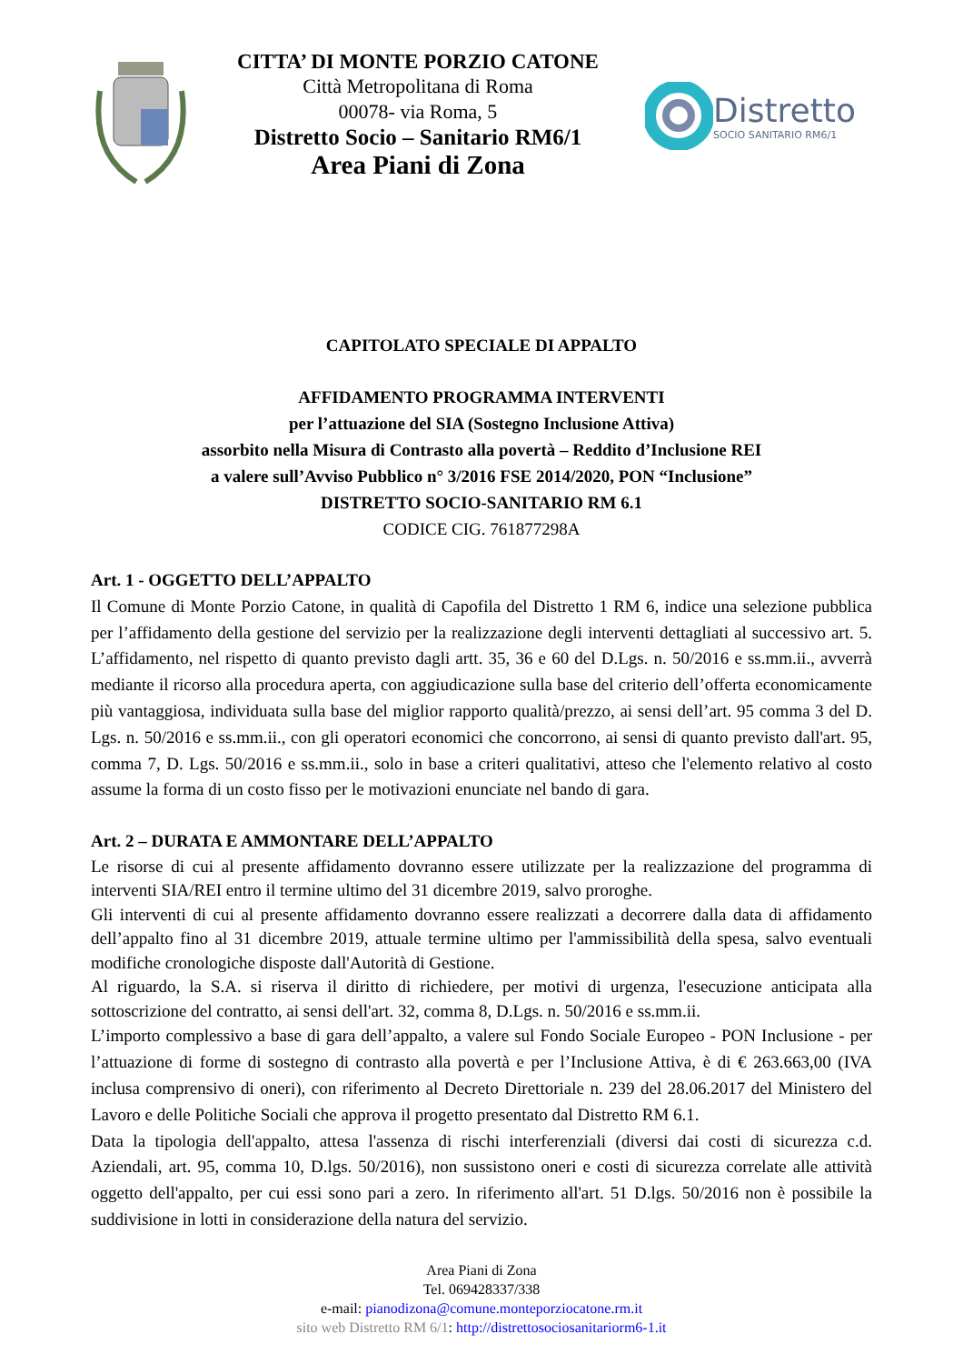CITTA’ DI MONTE PORZIO CATONE
Città Metropolitana di Roma
00078- via Roma, 5
Distretto Socio – Sanitario RM6/1
Area Piani di Zona
Distretto
SOCIO SANITARIO RM6/1
CAPITOLATO SPECIALE DI APPALTO
AFFIDAMENTO PROGRAMMA INTERVENTI
per l’attuazione del SIA (Sostegno Inclusione Attiva)
assorbito nella Misura di Contrasto alla povertà – Reddito d’Inclusione REI
a valere sull’Avviso Pubblico n° 3/2016 FSE 2014/2020, PON “Inclusione”
DISTRETTO SOCIO-SANITARIO RM 6.1
CODICE CIG. 761877298A
Art. 1 - OGGETTO DELL’APPALTO
Il Comune di Monte Porzio Catone, in qualità di Capofila del Distretto 1 RM 6, indice una selezione pubblica per l’affidamento della gestione del servizio per la realizzazione degli interventi dettagliati al successivo art. 5. L’affidamento, nel rispetto di quanto previsto dagli artt. 35, 36 e 60 del D.Lgs. n. 50/2016 e ss.mm.ii., avverrà mediante il ricorso alla procedura aperta, con aggiudicazione sulla base del criterio dell’offerta economicamente più vantaggiosa, individuata sulla base del miglior rapporto qualità/prezzo, ai sensi dell’art. 95 comma 3 del D. Lgs. n. 50/2016 e ss.mm.ii., con gli operatori economici che concorrono, ai sensi di quanto previsto dall'art. 95, comma 7, D. Lgs. 50/2016 e ss.mm.ii., solo in base a criteri qualitativi, atteso che l'elemento relativo al costo assume la forma di un costo fisso per le motivazioni enunciate nel bando di gara.
Art. 2 – DURATA E AMMONTARE DELL’APPALTO
Le risorse di cui al presente affidamento dovranno essere utilizzate per la realizzazione del programma di interventi SIA/REI entro il termine ultimo del 31 dicembre 2019, salvo proroghe.
Gli interventi di cui al presente affidamento dovranno essere realizzati a decorrere dalla data di affidamento dell’appalto fino al 31 dicembre 2019, attuale termine ultimo per l'ammissibilità della spesa, salvo eventuali modifiche cronologiche disposte dall'Autorità di Gestione.
Al riguardo, la S.A. si riserva il diritto di richiedere, per motivi di urgenza, l'esecuzione anticipata alla sottoscrizione del contratto, ai sensi dell'art. 32, comma 8, D.Lgs. n. 50/2016 e ss.mm.ii.
L’importo complessivo a base di gara dell’appalto, a valere sul Fondo Sociale Europeo - PON Inclusione - per l’attuazione di forme di sostegno di contrasto alla povertà e per l’Inclusione Attiva, è di € 263.663,00 (IVA inclusa comprensivo di oneri), con riferimento al Decreto Direttoriale n. 239 del 28.06.2017 del Ministero del Lavoro e delle Politiche Sociali che approva il progetto presentato dal Distretto RM 6.1.
Data la tipologia dell'appalto, attesa l'assenza di rischi interferenziali (diversi dai costi di sicurezza c.d. Aziendali, art. 95, comma 10, D.lgs. 50/2016), non sussistono oneri e costi di sicurezza correlate alle attività oggetto dell'appalto, per cui essi sono pari a zero. In riferimento all'art. 51 D.lgs. 50/2016 non è possibile la suddivisione in lotti in considerazione della natura del servizio.
Area Piani di Zona
Tel. 069428337/338
e-mail: pianodizona@comune.monteporziocatone.rm.it
sito web Distretto RM 6/1: http://distrettosociosanitariorm6-1.it